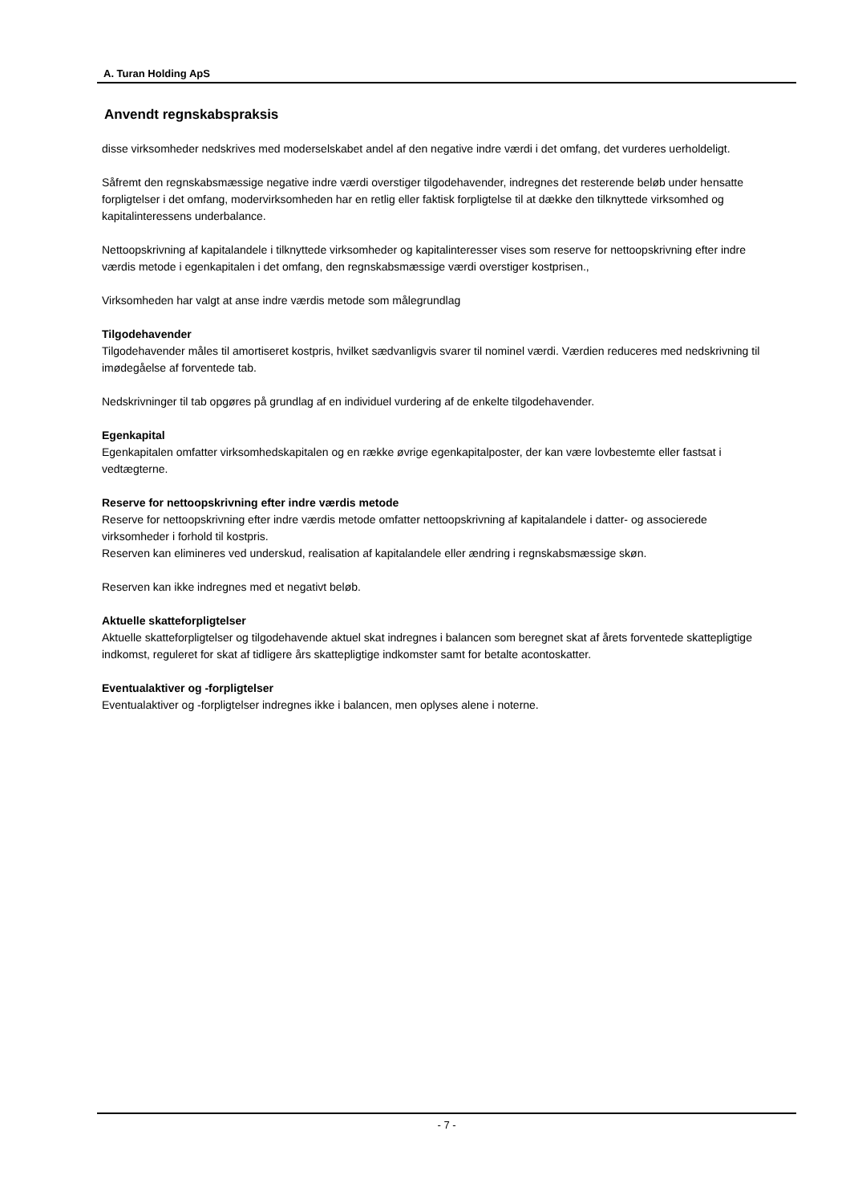A. Turan Holding ApS
Anvendt regnskabspraksis
disse virksomheder nedskrives med moderselskabet andel af den negative indre værdi i det omfang, det vurderes uerholdeligt.
Såfremt den regnskabsmæssige negative indre værdi overstiger tilgodehavender, indregnes det resterende beløb under hensatte forpligtelser i det omfang, modervirksomheden har en retlig eller faktisk forpligtelse til at dække den tilknyttede virksomhed og kapitalinteressens underbalance.
Nettoopskrivning af kapitalandele i tilknyttede virksomheder og kapitalinteresser vises som reserve for nettoopskrivning efter indre værdis metode i egenkapitalen i det omfang, den regnskabsmæssige værdi overstiger kostprisen.,
Virksomheden har valgt at anse indre værdis metode som målegrundlag
Tilgodehavender
Tilgodehavender måles til amortiseret kostpris, hvilket sædvanligvis svarer til nominel værdi. Værdien reduceres med nedskrivning til imødegåelse af forventede tab.
Nedskrivninger til tab opgøres på grundlag af en individuel vurdering af de enkelte tilgodehavender.
Egenkapital
Egenkapitalen omfatter virksomhedskapitalen og en række øvrige egenkapitalposter, der kan være lovbestemte eller fastsat i vedtægterne.
Reserve for nettoopskrivning efter indre værdis metode
Reserve for nettoopskrivning efter indre værdis metode omfatter nettoopskrivning af kapitalandele i datter- og associerede virksomheder i forhold til kostpris.
Reserven kan elimineres ved underskud, realisation af kapitalandele eller ændring i regnskabsmæssige skøn.
Reserven kan ikke indregnes med et negativt beløb.
Aktuelle skatteforpligtelser
Aktuelle skatteforpligtelser og tilgodehavende aktuel skat indregnes i balancen som beregnet skat af årets forventede skattepligtige indkomst, reguleret for skat af tidligere års skattepligtige indkomster samt for betalte acontoskatter.
Eventualaktiver og -forpligtelser
Eventualaktiver og -forpligtelser indregnes ikke i balancen, men oplyses alene i noterne.
- 7 -